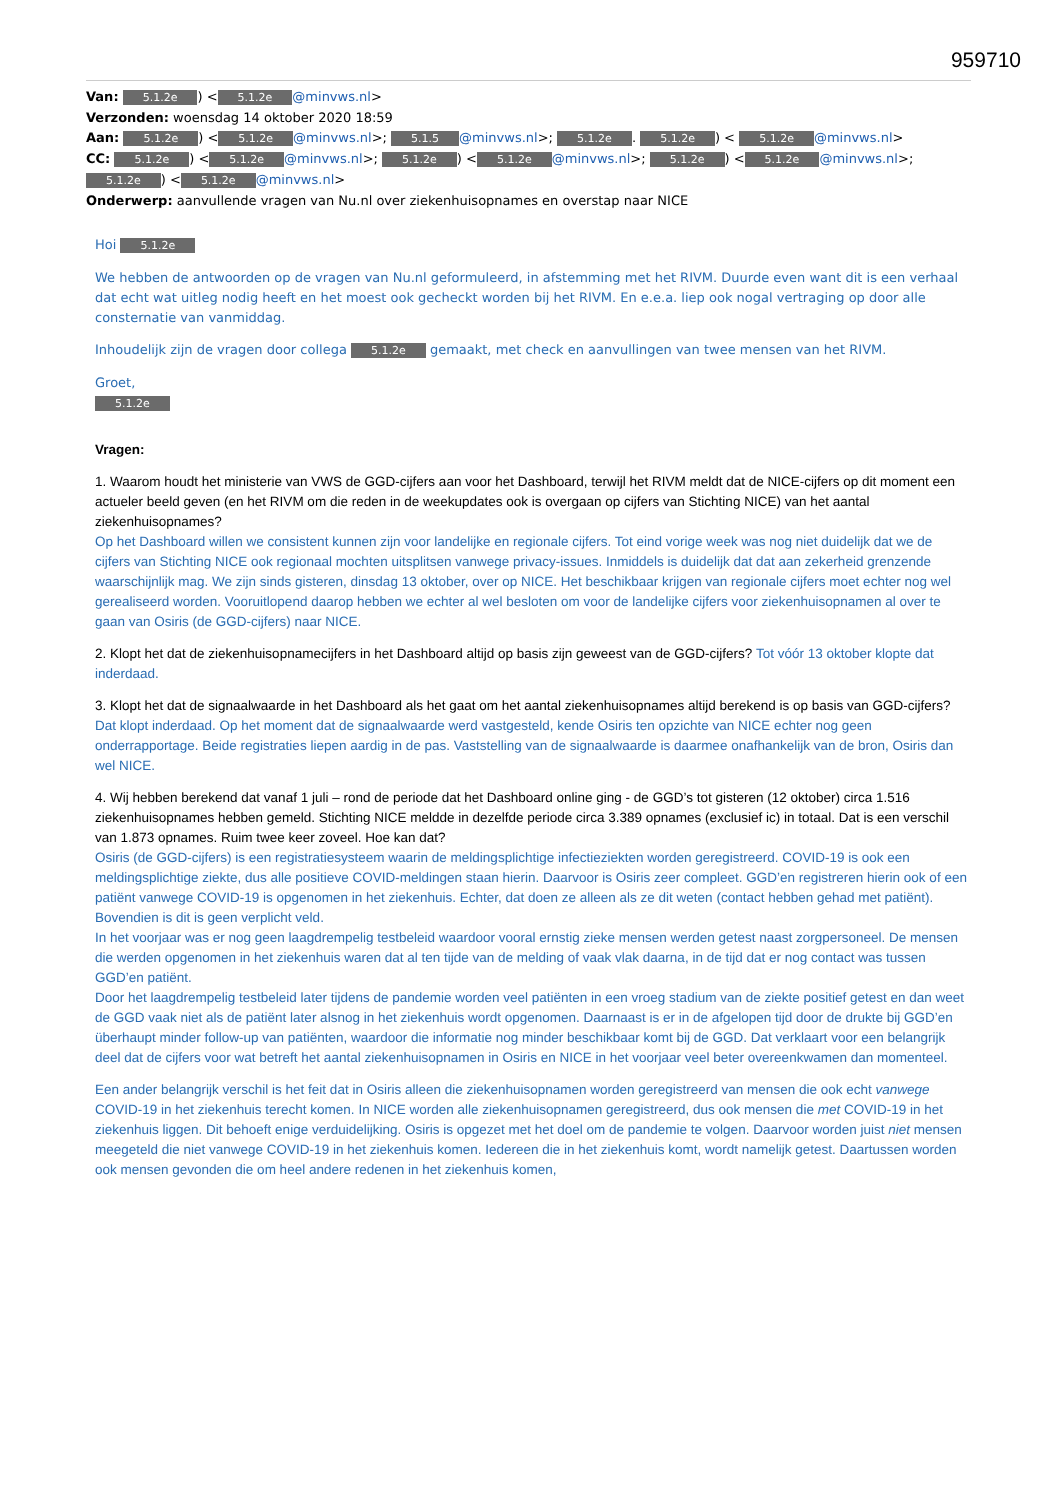959710
Van: 5.1.2e) < 5.1.2e @minvws.nl>
Verzonden: woensdag 14 oktober 2020 18:59
Aan: 5.1.2e) < 5.1.2e @minvws.nl>; 5.1.5 @minvws.nl>; 5.1.2e. 5.1.2e) < 5.1.2e @minvws.nl>
CC: 5.1.2e) < 5.1.2e @minvws.nl>; 5.1.2e) < 5.1.2e @minvws.nl>; 5.1.2e) < 5.1.2e @minvws.nl>; 5.1.2e) < 5.1.2e @minvws.nl>
Onderwerp: aanvullende vragen van Nu.nl over ziekenhuisopnames en overstap naar NICE
Hoi 5.1.2e
We hebben de antwoorden op de vragen van Nu.nl geformuleerd, in afstemming met het RIVM. Duurde even want dit is een verhaal dat echt wat uitleg nodig heeft en het moest ook gecheckt worden bij het RIVM. En e.e.a. liep ook nogal vertraging op door alle consternatie van vanmiddag.
Inhoudelijk zijn de vragen door collega 5.1.2e gemaakt, met check en aanvullingen van twee mensen van het RIVM.
Groet,
5.1.2e
Vragen:
1. Waarom houdt het ministerie van VWS de GGD-cijfers aan voor het Dashboard, terwijl het RIVM meldt dat de NICE-cijfers op dit moment een actueler beeld geven (en het RIVM om die reden in de weekupdates ook is overgaan op cijfers van Stichting NICE) van het aantal ziekenhuisopnames?
Op het Dashboard willen we consistent kunnen zijn voor landelijke en regionale cijfers. Tot eind vorige week was nog niet duidelijk dat we de cijfers van Stichting NICE ook regionaal mochten uitsplitsen vanwege privacy-issues. Inmiddels is duidelijk dat dat aan zekerheid grenzende waarschijnlijk mag. We zijn sinds gisteren, dinsdag 13 oktober, over op NICE. Het beschikbaar krijgen van regionale cijfers moet echter nog wel gerealiseerd worden. Vooruitlopend daarop hebben we echter al wel besloten om voor de landelijke cijfers voor ziekenhuisopnamen al over te gaan van Osiris (de GGD-cijfers) naar NICE.
2. Klopt het dat de ziekenhuisopnamecijfers in het Dashboard altijd op basis zijn geweest van de GGD-cijfers? Tot vóór 13 oktober klopte dat inderdaad.
3. Klopt het dat de signaalwaarde in het Dashboard als het gaat om het aantal ziekenhuisopnames altijd berekend is op basis van GGD-cijfers? Dat klopt inderdaad. Op het moment dat de signaalwaarde werd vastgesteld, kende Osiris ten opzichte van NICE echter nog geen onderrapportage. Beide registraties liepen aardig in de pas. Vaststelling van de signaalwaarde is daarmee onafhankelijk van de bron, Osiris dan wel NICE.
4. Wij hebben berekend dat vanaf 1 juli – rond de periode dat het Dashboard online ging - de GGD’s tot gisteren (12 oktober) circa 1.516 ziekenhuisopnames hebben gemeld. Stichting NICE meldde in dezelfde periode circa 3.389 opnames (exclusief ic) in totaal. Dat is een verschil van 1.873 opnames. Ruim twee keer zoveel. Hoe kan dat?
Osiris (de GGD-cijfers) is een registratiesysteem waarin de meldingsplichtige infectieziekten worden geregistreerd. COVID-19 is ook een meldingsplichtige ziekte, dus alle positieve COVID-meldingen staan hierin. Daarvoor is Osiris zeer compleet. GGD’en registreren hierin ook of een patiënt vanwege COVID-19 is opgenomen in het ziekenhuis. Echter, dat doen ze alleen als ze dit weten (contact hebben gehad met patiënt). Bovendien is dit is geen verplicht veld.
In het voorjaar was er nog geen laagdrempelig testbeleid waardoor vooral ernstig zieke mensen werden getest naast zorgpersoneel. De mensen die werden opgenomen in het ziekenhuis waren dat al ten tijde van de melding of vaak vlak daarna, in de tijd dat er nog contact was tussen GGD’en patiënt.
Door het laagdrempelig testbeleid later tijdens de pandemie worden veel patiënten in een vroeg stadium van de ziekte positief getest en dan weet de GGD vaak niet als de patiënt later alsnog in het ziekenhuis wordt opgenomen. Daarnaast is er in de afgelopen tijd door de drukte bij GGD’en überhaupt minder follow-up van patiënten, waardoor die informatie nog minder beschikbaar komt bij de GGD. Dat verklaart voor een belangrijk deel dat de cijfers voor wat betreft het aantal ziekenhuisopnamen in Osiris en NICE in het voorjaar veel beter overeenkwamen dan momenteel.
Een ander belangrijk verschil is het feit dat in Osiris alleen die ziekenhuisopnamen worden geregistreerd van mensen die ook echt vanwege COVID-19 in het ziekenhuis terecht komen. In NICE worden alle ziekenhuisopnamen geregistreerd, dus ook mensen die met COVID-19 in het ziekenhuis liggen. Dit behoeft enige verduidelijking. Osiris is opgezet met het doel om de pandemie te volgen. Daarvoor worden juist niet mensen meegeteld die niet vanwege COVID-19 in het ziekenhuis komen. Iedereen die in het ziekenhuis komt, wordt namelijk getest. Daartussen worden ook mensen gevonden die om heel andere redenen in het ziekenhuis komen,